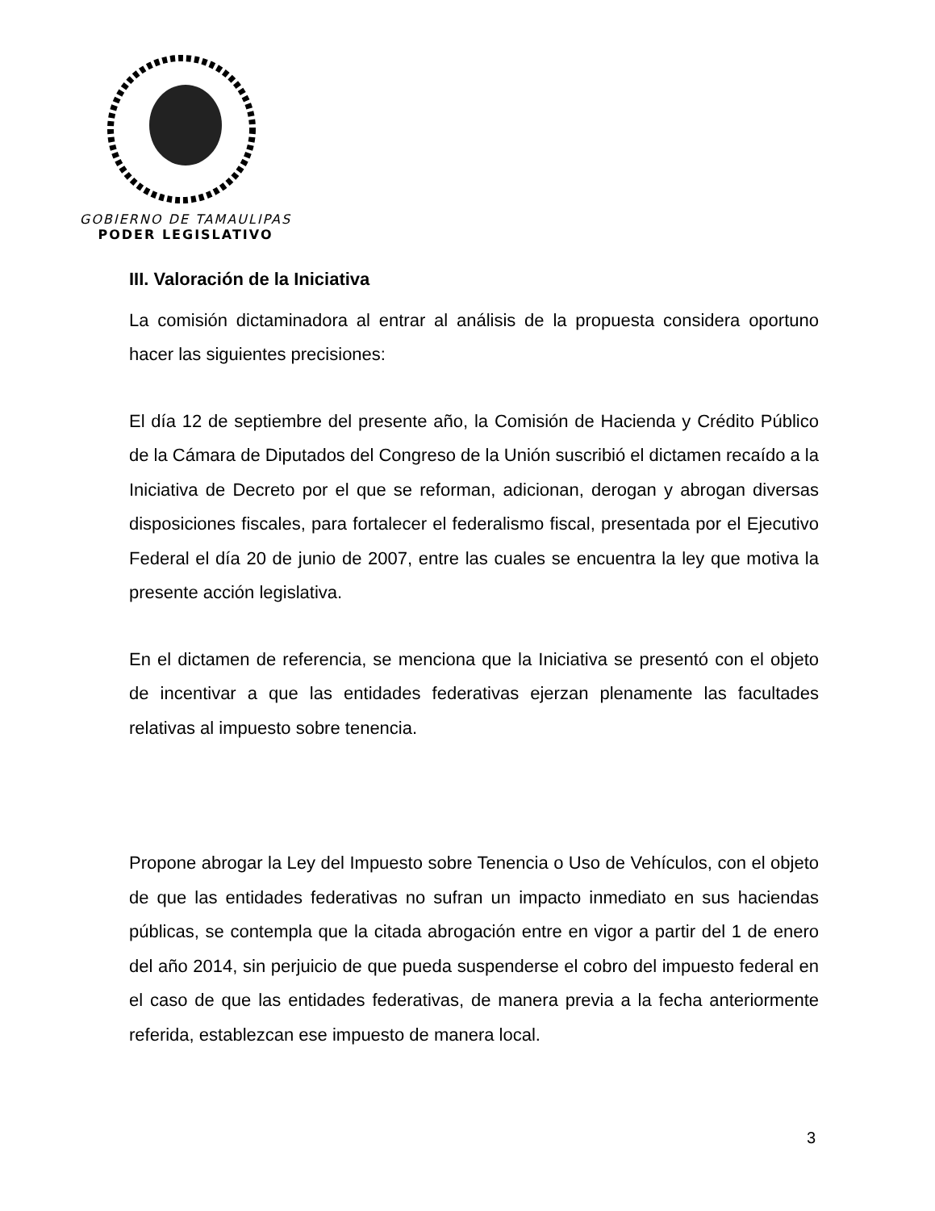GOBIERNO DE TAMAULIPAS
PODER LEGISLATIVO
III. Valoración de la Iniciativa
La comisión dictaminadora al entrar al análisis de la propuesta considera oportuno hacer las siguientes precisiones:
El día 12 de septiembre del presente año, la Comisión de Hacienda y Crédito Público de la Cámara de Diputados del Congreso de la Unión suscribió el dictamen recaído a la Iniciativa de Decreto por el que se reforman, adicionan, derogan y abrogan diversas disposiciones fiscales, para fortalecer el federalismo fiscal, presentada por el Ejecutivo Federal el día 20 de junio de 2007, entre las cuales se encuentra la ley que motiva la presente acción legislativa.
En el dictamen de referencia, se menciona que la Iniciativa se presentó con el objeto de incentivar a que las entidades federativas ejerzan plenamente las facultades relativas al impuesto sobre tenencia.
Propone abrogar la Ley del Impuesto sobre Tenencia o Uso de Vehículos, con el objeto de que las entidades federativas no sufran un impacto inmediato en sus haciendas públicas, se contempla que la citada abrogación entre en vigor a partir del 1 de enero del año 2014, sin perjuicio de que pueda suspenderse el cobro del impuesto federal en el caso de que las entidades federativas, de manera previa a la fecha anteriormente referida, establezcan ese impuesto de manera local.
3